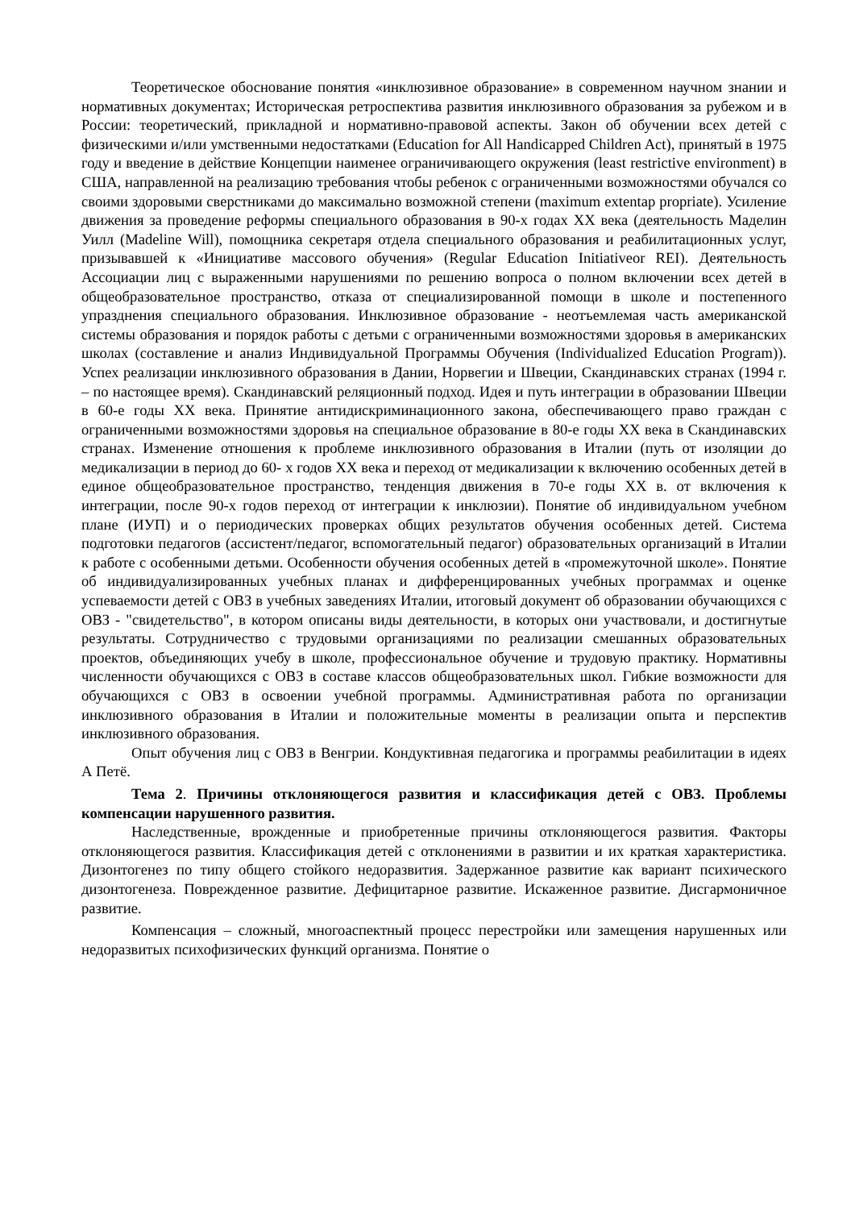Теоретическое обоснование понятия «инклюзивное образование» в современном научном знании и нормативных документах; Историческая ретроспектива развития инклюзивного образования за рубежом и в России: теоретический, прикладной и нормативно-правовой аспекты. Закон об обучении всех детей с физическими и/или умственными недостатками (Education for All Handicapped Children Act), принятый в 1975 году и введение в действие Концепции наименее ограничивающего окружения (least restrictive environment) в США, направленной на реализацию требования чтобы ребенок с ограниченными возможностями обучался со своими здоровыми сверстниками до максимально возможной степени (maximum extentap propriate). Усиление движения за проведение реформы специального образования в 90-х годах XX века (деятельность Маделин Уилл (Madeline Will), помощника секретаря отдела специального образования и реабилитационных услуг, призывавшей к «Инициативе массового обучения» (Regular Education Initiativeor REI). Деятельность Ассоциации лиц с выраженными нарушениями по решению вопроса о полном включении всех детей в общеобразовательное пространство, отказа от специализированной помощи в школе и постепенного упразднения специального образования. Инклюзивное образование - неотъемлемая часть американской системы образования и порядок работы с детьми с ограниченными возможностями здоровья в американских школах (составление и анализ Индивидуальной Программы Обучения (Individualized Education Program)). Успех реализации инклюзивного образования в Дании, Норвегии и Швеции, Скандинавских странах (1994 г. – по настоящее время). Скандинавский реляционный подход. Идея и путь интеграции в образовании Швеции в 60-е годы XX века. Принятие антидискриминационного закона, обеспечивающего право граждан с ограниченными возможностями здоровья на специальное образование в 80-е годы XX века в Скандинавских странах. Изменение отношения к проблеме инклюзивного образования в Италии (путь от изоляции до медикализации в период до 60- х годов XX века и переход от медикализации к включению особенных детей в единое общеобразовательное пространство, тенденция движения в 70-е годы XX в. от включения к интеграции, после 90-х годов переход от интеграции к инклюзии). Понятие об индивидуальном учебном плане (ИУП) и о периодических проверках общих результатов обучения особенных детей. Система подготовки педагогов (ассистент/педагог, вспомогательный педагог) образовательных организаций в Италии к работе с особенными детьми. Особенности обучения особенных детей в «промежуточной школе». Понятие об индивидуализированных учебных планах и дифференцированных учебных программах и оценке успеваемости детей с ОВЗ в учебных заведениях Италии, итоговый документ об образовании обучающихся с ОВЗ - "свидетельство", в котором описаны виды деятельности, в которых они участвовали, и достигнутые результаты. Сотрудничество с трудовыми организациями по реализации смешанных образовательных проектов, объединяющих учебу в школе, профессиональное обучение и трудовую практику. Нормативны численности обучающихся с ОВЗ в составе классов общеобразовательных школ. Гибкие возможности для обучающихся с ОВЗ в освоении учебной программы. Административная работа по организации инклюзивного образования в Италии и положительные моменты в реализации опыта и перспектив инклюзивного образования.
Опыт обучения лиц с ОВЗ в Венгрии. Кондуктивная педагогика и программы реабилитации в идеях А Петё.
Тема 2. Причины отклоняющегося развития и классификация детей с ОВЗ. Проблемы компенсации нарушенного развития.
Наследственные, врожденные и приобретенные причины отклоняющегося развития. Факторы отклоняющегося развития. Классификация детей с отклонениями в развитии и их краткая характеристика. Дизонтогенез по типу общего стойкого недоразвития. Задержанное развитие как вариант психического дизонтогенеза. Поврежденное развитие. Дефицитарное развитие. Искаженное развитие. Дисгармоничное развитие.
Компенсация – сложный, многоаспектный процесс перестройки или замещения нарушенных или недоразвитых психофизических функций организма. Понятие о